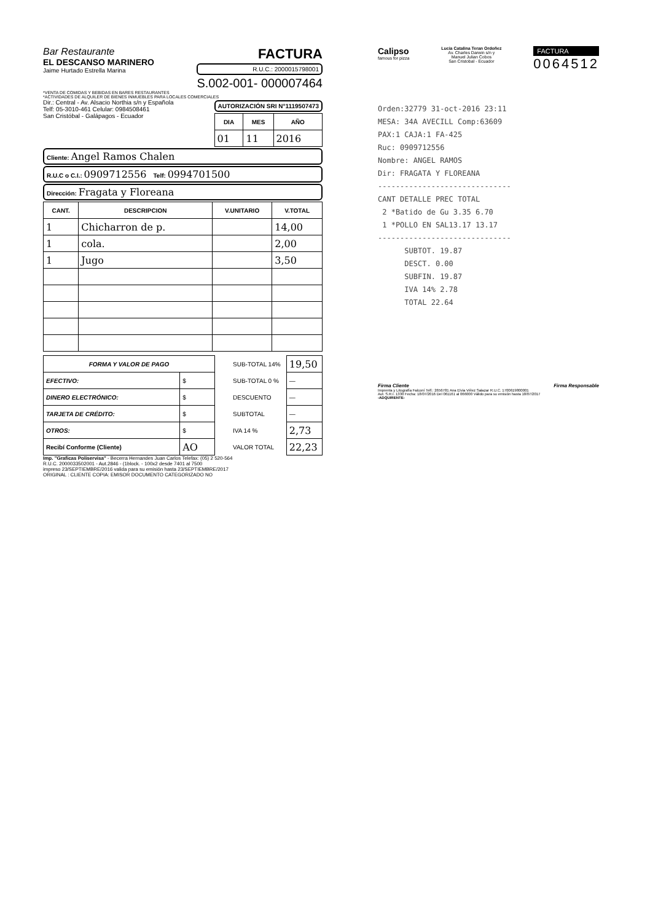Bar Restaurante
EL DESCANSO MARINERO
Jaime Hurtado Estrella Marina
FACTURA
R.U.C.: 2000015798001
S.002-001- 000007464
*VENTA DE COMIDAS Y BEBIDAS EN BARES RESTAURANTES
*ACTIVIDADES DE ALQUILER DE BIENES INMUEBLES PARA LOCALES COMERCIALES
Dir.: Central - Av. Alsacio Northia s/n y Española
Telf: 05-3010-461 Celular: 0984508461
San Cristóbal - Galápagos - Ecuador
AUTORIZACIÓN SRI N°1119507473
| DIA | MES | AÑO |
| --- | --- | --- |
| 01 | 11 | 2016 |
Cliente: Angel Ramos Chalen
R.U.C o C.I.: 0909712556 Telf: 0994701500
Dirección: Fragata y Floreana
| CANT. | DESCRIPCION | V.UNITARIO | V.TOTAL |
| --- | --- | --- | --- |
| 1 | Chicharron de p. | | 14,00 |
| 1 | cola. | | 2,00 |
| 1 | Jugo | | 3,50 |
| FORMA Y VALOR DE PAGO | |
| --- | --- |
| EFECTIVO: | $ |
| DINERO ELECTRÓNICO: | $ |
| TARJETA DE CRÉDITO: | $ |
| OTROS: | $ |
| Recibí Conforme (Cliente) | AO |
| SUB-TOTAL 14% | 19,50 |
| SUB-TOTAL 0 % | — |
| DESCUENTO | — |
| SUBTOTAL | — |
| IVA 14 % | 2,73 |
| VALOR TOTAL | 22,23 |
Imp. "Graficas Poliservisa" - Becerra Hernandes Juan Carlos Telefax: (05) 2 520-564
R.U.C. 2000033502001 - Aut.2846 - (1block. - 100x2 desde 7401 al 7500
impreso 23/SEPTIEMBRE/2016 valida para su emisión hasta 23/SEPTIEMBRE/2017
ORIGINAL : CLIENTE COPIA: EMISOR DOCUMENTO CATEGORIZADO NO
Calipso
famous for pizza
Lucia Catalina Teran Ordoñez
Av. Charles Darwin s/n y
Manuel Julian Cobos
San Cristobal - Ecuador
FACTURA
0064512
Orden:32779 31-oct-2016 23:11
MESA: 34A AVECILL Comp:63609
PAX:1 CAJA:1 FA-425
Ruc: 0909712556
Nombre: ANGEL RAMOS
Dir: FRAGATA Y FLOREANA
------------------------------
CANT DETALLE PREC TOTAL
2 *Batido de Gu 3.35 6.70
1 *POLLO EN SAL13.17 13.17
------------------------------
SUBTOT. 19.87
DESCT. 0.00
SUBFIN. 19.87
IVA 14% 2.78
TOTAL 22.64
Firma Cliente Firma Responsable
Imprenta y Litografía Falconí Telf.: 2656781 Ana Elvia Vélez Salazar R.U.C. 1700619800001
Aut. S.R.I. 1330 Fecha: 18/07/2016 Del 061161 al 066000 Válido para su emisión hasta 18/07/2017
-ADQUIRENTE-